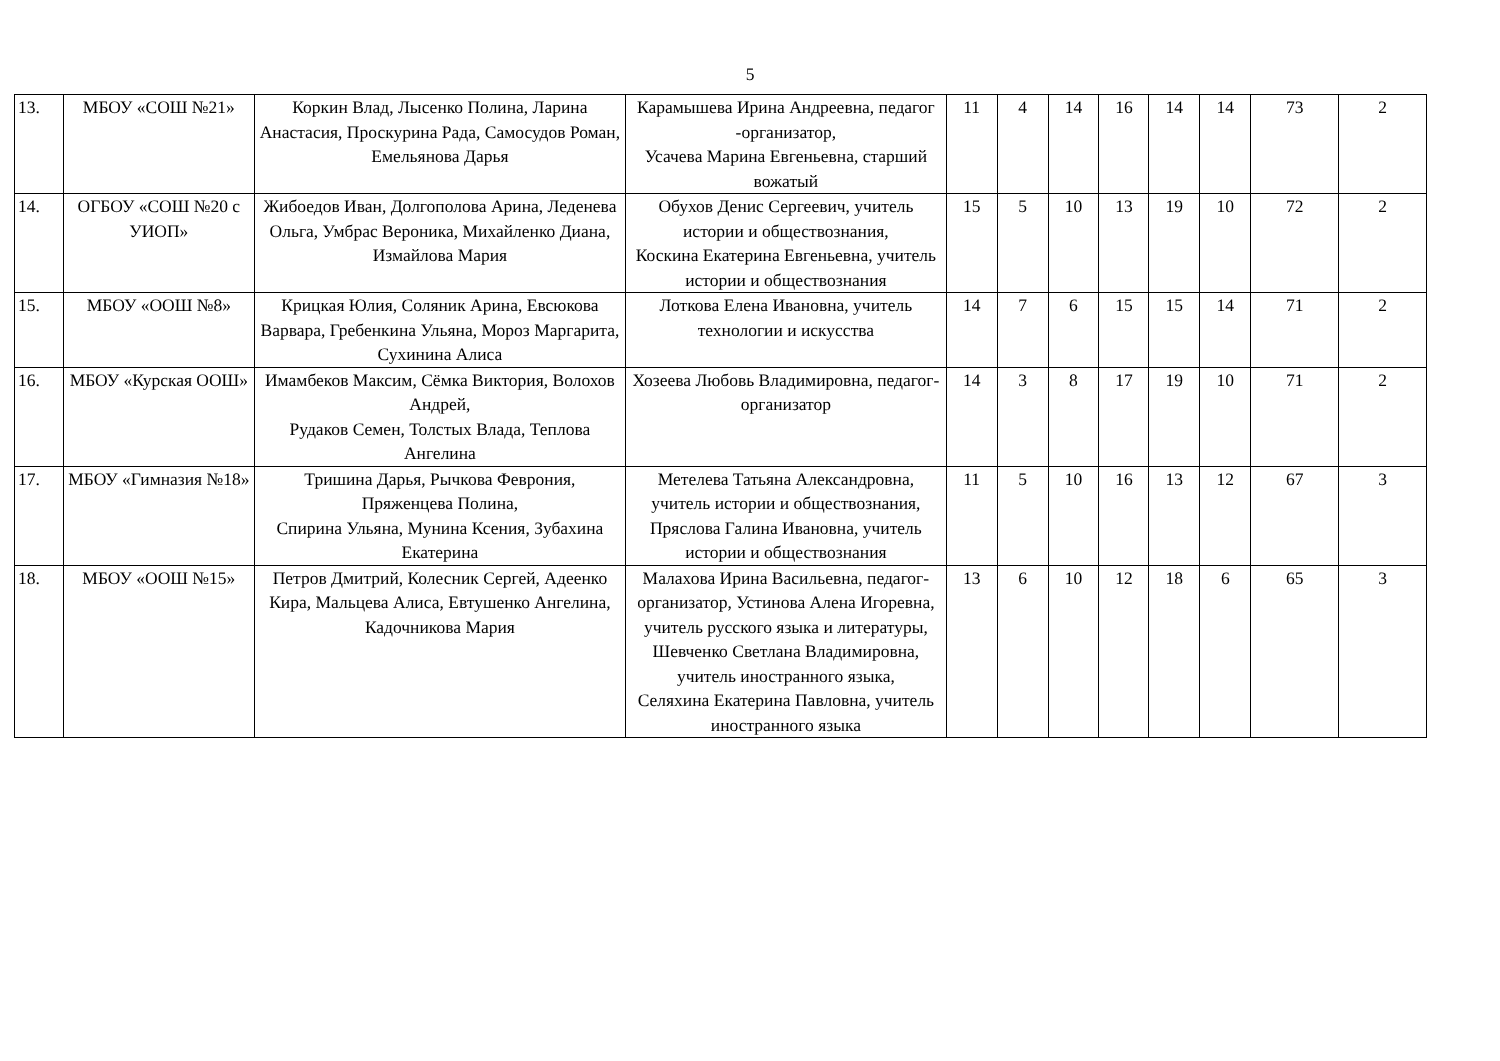5
| 13. | МБОУ «СОШ №21» | Коркин Влад, Лысенко Полина, Ларина Анастасия, Проскурина Рада, Самосудов Роман, Емельянова Дарья | Карамышева Ирина Андреевна, педагог -организатор, Усачева Марина Евгеньевна, старший вожатый | 11 | 4 | 14 | 16 | 14 | 14 | 73 | 2 |
| 14. | ОГБОУ «СОШ №20 с УИОП» | Жибоедов Иван, Долгополова Арина, Леденева Ольга, Умбрас Вероника, Михайленко Диана, Измайлова Мария | Обухов Денис Сергеевич, учитель истории и обществознания, Коскина Екатерина Евгеньевна, учитель истории и обществознания | 15 | 5 | 10 | 13 | 19 | 10 | 72 | 2 |
| 15. | МБОУ «ООШ №8» | Крицкая Юлия, Соляник Арина, Евсюкова Варвара, Гребенкина Ульяна, Мороз Маргарита, Сухинина Алиса | Лоткова Елена Ивановна, учитель технологии и искусства | 14 | 7 | 6 | 15 | 15 | 14 | 71 | 2 |
| 16. | МБОУ «Курская ООШ» | Имамбеков Максим, Сёмка Виктория, Волохов Андрей, Рудаков Семен, Толстых Влада, Теплова Ангелина | Хозеева Любовь Владимировна, педагог-организатор | 14 | 3 | 8 | 17 | 19 | 10 | 71 | 2 |
| 17. | МБОУ «Гимназия №18» | Тришина Дарья, Рычкова Феврония, Пряженцева Полина, Спирина Ульяна, Мунина Ксения, Зубахина Екатерина | Метелева Татьяна Александровна, учитель истории и обществознания, Пряслова Галина Ивановна, учитель истории и обществознания | 11 | 5 | 10 | 16 | 13 | 12 | 67 | 3 |
| 18. | МБОУ «ООШ №15» | Петров Дмитрий, Колесник Сергей, Адеенко Кира, Мальцева Алиса, Евтушенко Ангелина, Кадочникова Мария | Малахова Ирина Васильевна, педагог-организатор, Устинова Алена Игоревна, учитель русского языка и литературы, Шевченко Светлана Владимировна, учитель иностранного языка, Селяхина Екатерина Павловна, учитель иностранного языка | 13 | 6 | 10 | 12 | 18 | 6 | 65 | 3 |